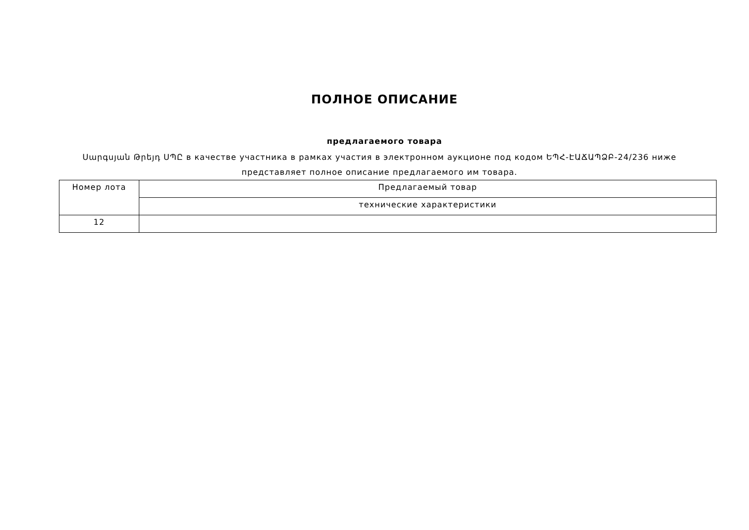ПОЛНОЕ ОПИСАНИЕ
предлагаемого товара
Սարգսյան Թրեյդ ՍՊԸ в качестве участника в рамках участия в электронном аукционе под кодом ԵՊՀ-ԷԱՃԱՊՁԲ-24/236 ниже представляет полное описание предлагаемого им товара.
| Номер лота | Предлагаемый товар |
| --- | --- |
| | технические характеристики |
| 12 | |